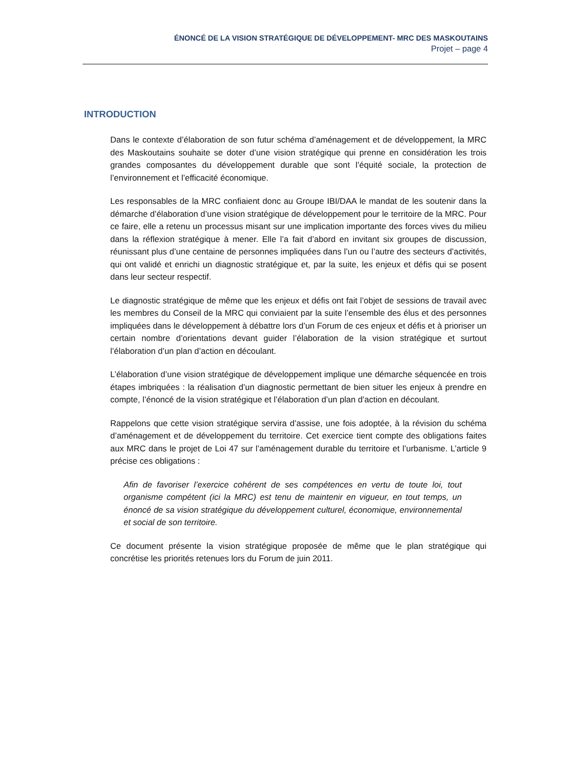ÉNONCÉ DE LA VISION STRATÉGIQUE DE DÉVELOPPEMENT- MRC DES MASKOUTAINS
Projet – page 4
INTRODUCTION
Dans le contexte d’élaboration de son futur schéma d’aménagement et de développement, la MRC des Maskoutains souhaite se doter d’une vision stratégique qui prenne en considération les trois grandes composantes du développement durable que sont l’équité sociale, la protection de l’environnement et l’efficacité économique.
Les responsables de la MRC confiaient donc au Groupe IBI/DAA le mandat de les soutenir dans la démarche d’élaboration d’une vision stratégique de développement pour le territoire de la MRC. Pour ce faire, elle a retenu un processus misant sur une implication importante des forces vives du milieu dans la réflexion stratégique à mener. Elle l’a fait d’abord en invitant six groupes de discussion, réunissant plus d’une centaine de personnes impliquées dans l’un ou l’autre des secteurs d’activités, qui ont validé et enrichi un diagnostic stratégique et, par la suite, les enjeux et défis qui se posent dans leur secteur respectif.
Le diagnostic stratégique de même que les enjeux et défis ont fait l’objet de sessions de travail avec les membres du Conseil de la MRC qui conviaient par la suite l’ensemble des élus et des personnes impliquées dans le développement à débattre lors d’un Forum de ces enjeux et défis et à prioriser un certain nombre d’orientations devant guider l’élaboration de la vision stratégique et surtout l’élaboration d’un plan d’action en découlant.
L’élaboration d’une vision stratégique de développement implique une démarche séquencée en trois étapes imbriquées : la réalisation d’un diagnostic permettant de bien situer les enjeux à prendre en compte, l’énoncé de la vision stratégique et l’élaboration d’un plan d’action en découlant.
Rappelons que cette vision stratégique servira d’assise, une fois adoptée, à la révision du schéma d’aménagement et de développement du territoire. Cet exercice tient compte des obligations faites aux MRC dans le projet de Loi 47 sur l’aménagement durable du territoire et l’urbanisme. L’article 9 précise ces obligations :
Afin de favoriser l’exercice cohérent de ses compétences en vertu de toute loi, tout organisme compétent (ici la MRC) est tenu de maintenir en vigueur, en tout temps, un énoncé de sa vision stratégique du développement culturel, économique, environnemental et social de son territoire.
Ce document présente la vision stratégique proposée de même que le plan stratégique qui concrétise les priorités retenues lors du Forum de juin 2011.